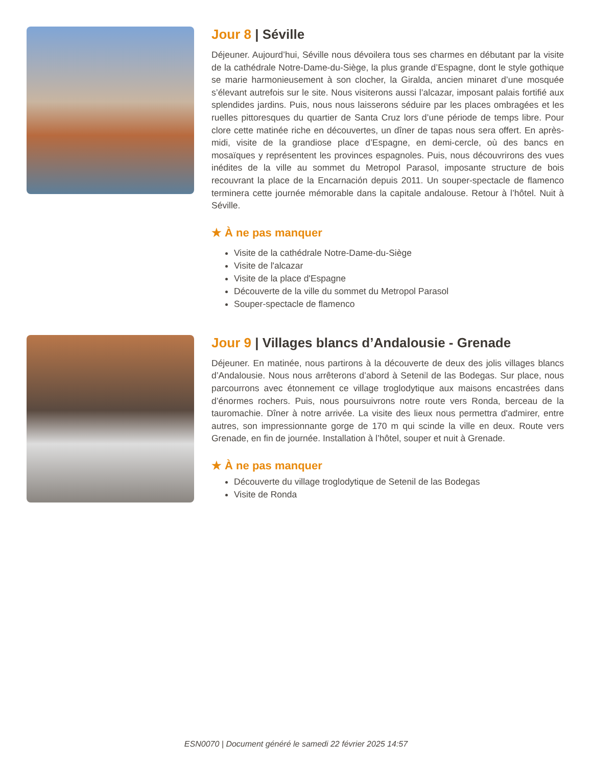Jour 8 | Séville
Déjeuner. Aujourd’hui, Séville nous dévoilera tous ses charmes en débutant par la visite de la cathédrale Notre-Dame-du-Siège, la plus grande d’Espagne, dont le style gothique se marie harmonieusement à son clocher, la Giralda, ancien minaret d’une mosquée s’élevant autrefois sur le site. Nous visiterons aussi l’alcazar, imposant palais fortifié aux splendides jardins. Puis, nous nous laisserons séduire par les places ombragées et les ruelles pittoresques du quartier de Santa Cruz lors d’une période de temps libre. Pour clore cette matinée riche en découvertes, un dîner de tapas nous sera offert. En après-midi, visite de la grandiose place d’Espagne, en demi-cercle, où des bancs en mosaïques y représentent les provinces espagnoles. Puis, nous découvrirons des vues inédites de la ville au sommet du Metropol Parasol, imposante structure de bois recouvrant la place de la Encarnación depuis 2011. Un souper-spectacle de flamenco terminera cette journée mémorable dans la capitale andalouse. Retour à l’hôtel. Nuit à Séville.
★ À ne pas manquer
Visite de la cathédrale Notre-Dame-du-Siège
Visite de l'alcazar
Visite de la place d'Espagne
Découverte de la ville du sommet du Metropol Parasol
Souper-spectacle de flamenco
Jour 9 | Villages blancs d’Andalousie - Grenade
Déjeuner. En matinée, nous partirons à la découverte de deux des jolis villages blancs d’Andalousie. Nous nous arrêterons d’abord à Setenil de las Bodegas. Sur place, nous parcourrons avec étonnement ce village troglodytique aux maisons encastrées dans d’énormes rochers. Puis, nous poursuivrons notre route vers Ronda, berceau de la tauromachie. Dîner à notre arrivée. La visite des lieux nous permettra d'admirer, entre autres, son impressionnante gorge de 170 m qui scinde la ville en deux. Route vers Grenade, en fin de journée. Installation à l’hôtel, souper et nuit à Grenade.
★ À ne pas manquer
Découverte du village troglodytique de Setenil de las Bodegas
Visite de Ronda
ESN0070 | Document généré le samedi 22 février 2025 14:57